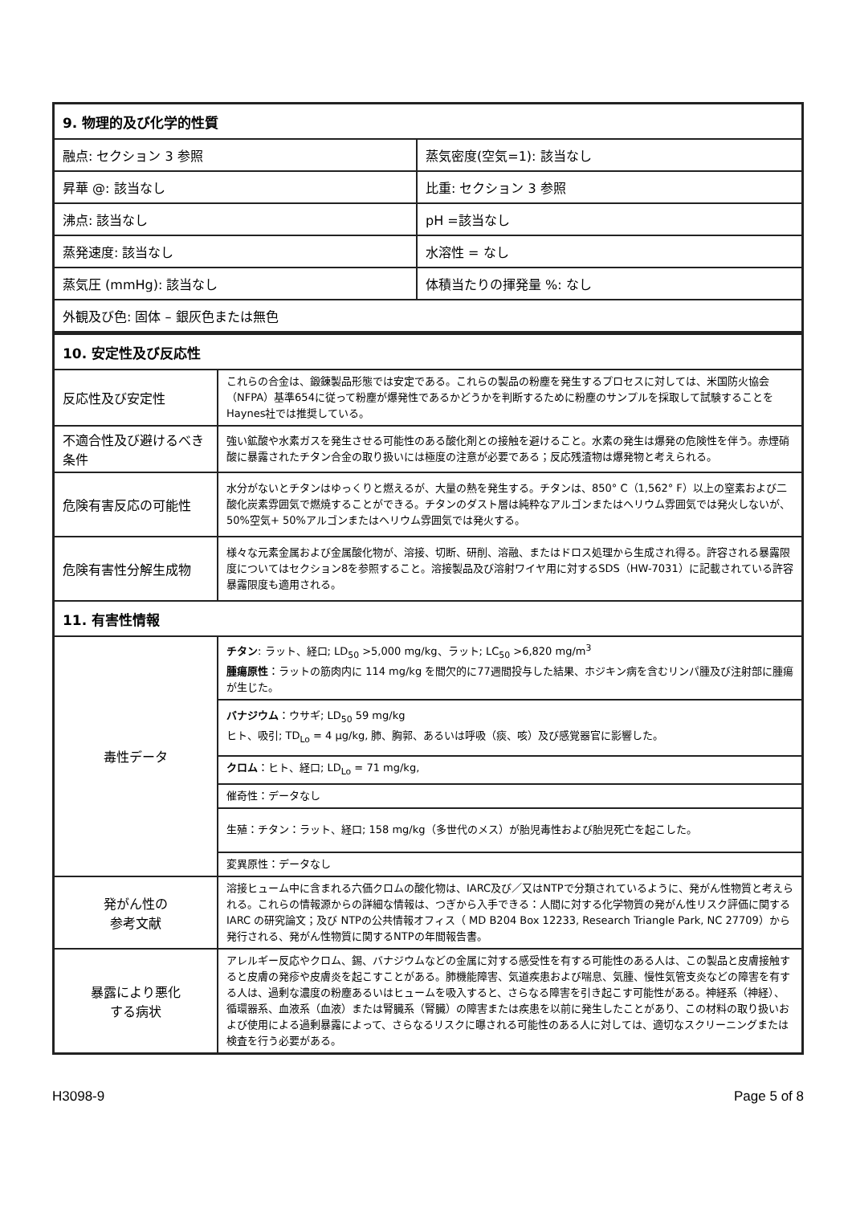| 9. 物理的及び化学的性質 | |
| --- | --- |
| 融点: セクション 3 参照 | 蒸気密度(空気=1): 該当なし |
| 昇華 @: 該当なし | 比重: セクション 3 参照 |
| 沸点: 該当なし | pH =該当なし |
| 蒸発速度: 該当なし | 水溶性 = なし |
| 蒸気圧 (mmHg): 該当なし | 体積当たりの揮発量 %: なし |
| 外観及び色: 固体 – 銀灰色または無色 | |
| 10. 安定性及び反応性 | |
| --- | --- |
| 反応性及び安定性 | これらの合金は、鍛錬製品形態では安定である。これらの製品の粉塵を発生するプロセスに対しては、米国防火協会（NFPA）基準654に従って粉塵が爆発性であるかどうかを判断するために粉塵のサンプルを採取して試験することを Haynes社では推奨している。 |
| 不適合性及び避けるべき条件 | 強い鉱酸や水素ガスを発生させる可能性のある酸化剤との接触を避けること。水素の発生は爆発の危険性を伴う。赤煙硝酸に暴露されたチタン合金の取り扱いには極度の注意が必要である；反応残渣物は爆発物と考えられる。 |
| 危険有害反応の可能性 | 水分がないとチタンはゆっくりと燃えるが、大量の熱を発生する。チタンは、850° C（1,562° F）以上の窒素および二酸化炭素雰囲気で燃焼することができる。チタンのダスト層は純粋なアルゴンまたはヘリウム雰囲気では発火しないが、50%空気+ 50%アルゴンまたはヘリウム雰囲気では発火する。 |
| 危険有害性分解生成物 | 様々な元素金属および金属酸化物が、溶接、切断、研削、溶融、またはドロス処理から生成され得る。許容される暴露限度についてはセクション8を参照すること。溶接製品及び溶射ワイヤ用に対するSDS（HW-7031）に記載されている許容暴露限度も適用される。 |
| 11. 有害性情報 | |
| 毒性データ | チタン : ラット、経口; LD<sub>50</sub> >5,000 mg/kg、ラット; LC<sub>50</sub> >6,820 mg/m<sup>3</sup> 腫瘍原性 ：ラットの筋肉内に 114 mg/kg を間欠的に77週間投与した結果、ホジキン病を含むリンパ腫及び注射部に腫瘍が生じた。 |
| | バナジウム ：ウサギ; LD<sub>50</sub> 59 mg/kg ヒト、吸引; TD<sub>Lo</sub> = 4 µg/kg, 肺、胸郭、あるいは呼吸（痰、咳）及び感覚器官に影響した。 |
| | クロム ：ヒト、経口; LD<sub>Lo</sub> = 71 mg/kg, |
| | 催奇性：データなし |
| | 生殖：チタン：ラット、経口; 158 mg/kg（多世代のメス）が胎児毒性および胎児死亡を起こした。 |
| | 変異原性：データなし |
| 発がん性の 参考文献 | 溶接ヒューム中に含まれる六価クロムの酸化物は、IARC及び／又はNTPで分類されているように、発がん性物質と考えられる。これらの情報源からの詳細な情報は、つぎから入手できる：人間に対する化学物質の発がん性リスク評価に関する IARC の研究論文；及び NTPの公共情報オフィス（ MD B204 Box 12233, Research Triangle Park, NC 27709）から発行される、発がん性物質に関するNTPの年間報告書。 |
| 暴露により悪化 する病状 | アレルギー反応やクロム、錫、バナジウムなどの金属に対する感受性を有する可能性のある人は、この製品と皮膚接触すると皮膚の発疹や皮膚炎を起こすことがある。肺機能障害、気道疾患および喘息、気腫、慢性気管支炎などの障害を有する人は、過剰な濃度の粉塵あるいはヒュームを吸入すると、さらなる障害を引き起こす可能性がある。神経系（神経）、循環器系、血液系（血液）または腎臓系（腎臓）の障害または疾患を以前に発生したことがあり、この材料の取り扱いおよび使用による過剰暴露によって、さらなるリスクに曝される可能性のある人に対しては、適切なスクリーニングまたは検査を行う必要がある。 |
H3098-9 Page 5 of 8